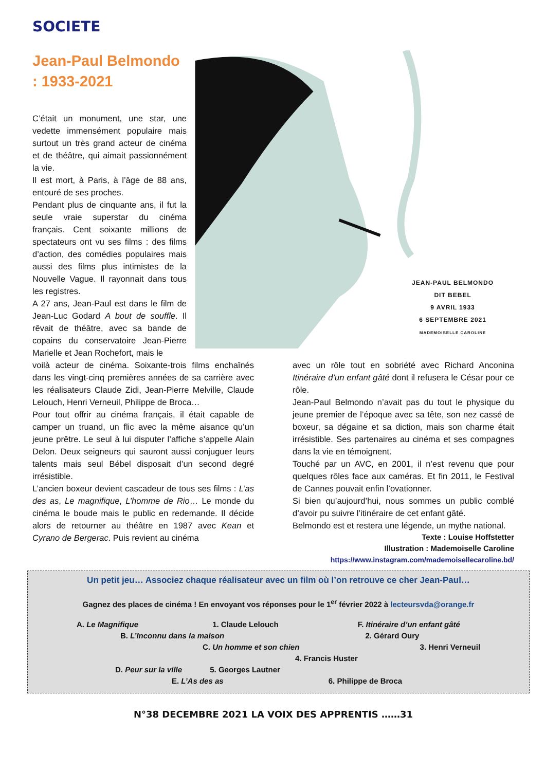SOCIETE
Jean-Paul Belmondo : 1933-2021
C’était un monument, une star, une vedette immensément populaire mais surtout un très grand acteur de cinéma et de théâtre, qui aimait passionnément la vie.
Il est mort, à Paris, à l’âge de 88 ans, entouré de ses proches.
Pendant plus de cinquante ans, il fut la seule vraie superstar du cinéma français. Cent soixante millions de spectateurs ont vu ses films : des films d’action, des comédies populaires mais aussi des films plus intimistes de la Nouvelle Vague. Il rayonnait dans tous les registres.
A 27 ans, Jean-Paul est dans le film de Jean-Luc Godard A bout de souffle. Il rêvait de théâtre, avec sa bande de copains du conservatoire Jean-Pierre Marielle et Jean Rochefort, mais le
JEAN-PAUL BELMONDO
DIT BEBEL
9 AVRIL 1933
6 SEPTEMBRE 2021
MADEMOISELLE CAROLINE
voilà acteur de cinéma. Soixante-trois films enchaînés dans les vingt-cinq premières années de sa carrière avec les réalisateurs Claude Zidi, Jean-Pierre Melville, Claude Lelouch, Henri Verneuil, Philippe de Broca…
Pour tout offrir au cinéma français, il était capable de camper un truand, un flic avec la même aisance qu’un jeune prêtre. Le seul à lui disputer l’affiche s’appelle Alain Delon. Deux seigneurs qui sauront aussi conjuguer leurs talents mais seul Bébel disposait d’un second degré irrésistible.
L’ancien boxeur devient cascadeur de tous ses films : L’as des as, Le magnifique, L’homme de Rio… Le monde du cinéma le boude mais le public en redemande. Il décide alors de retourner au théâtre en 1987 avec Kean et Cyrano de Bergerac. Puis revient au cinéma
avec un rôle tout en sobriété avec Richard Anconina Itinéraire d’un enfant gâté dont il refusera le César pour ce rôle.
Jean-Paul Belmondo n’avait pas du tout le physique du jeune premier de l’époque avec sa tête, son nez cassé de boxeur, sa dégaine et sa diction, mais son charme était irrésistible. Ses partenaires au cinéma et ses compagnes dans la vie en témoignent.
Touché par un AVC, en 2001, il n’est revenu que pour quelques rôles face aux caméras. Et fin 2011, le Festival de Cannes pouvait enfin l’ovationner.
Si bien qu’aujourd’hui, nous sommes un public comblé d’avoir pu suivre l’itinéraire de cet enfant gâté.
Belmondo est et restera une légende, un mythe national.
Texte : Louise Hoffstetter
Illustration : Mademoiselle Caroline
https://www.instagram.com/mademoisellecaroline.bd/
Un petit jeu… Associez chaque réalisateur avec un film où l’on retrouve ce cher Jean-Paul…
Gagnez des places de cinéma ! En envoyant vos réponses pour le 1<sup>er</sup> février 2022 à lecteursvda@orange.fr
A. Le Magnifique 1. Claude Lelouch F. Itinéraire d’un enfant gâté
B. L’Inconnu dans la maison 2. Gérard Oury
C. Un homme et son chien 3. Henri Verneuil
4. Francis Huster
D. Peur sur la ville 5. Georges Lautner
E. L’As des as 6. Philippe de Broca
N°38 DECEMBRE 2021 LA VOIX DES APPRENTIS ……31